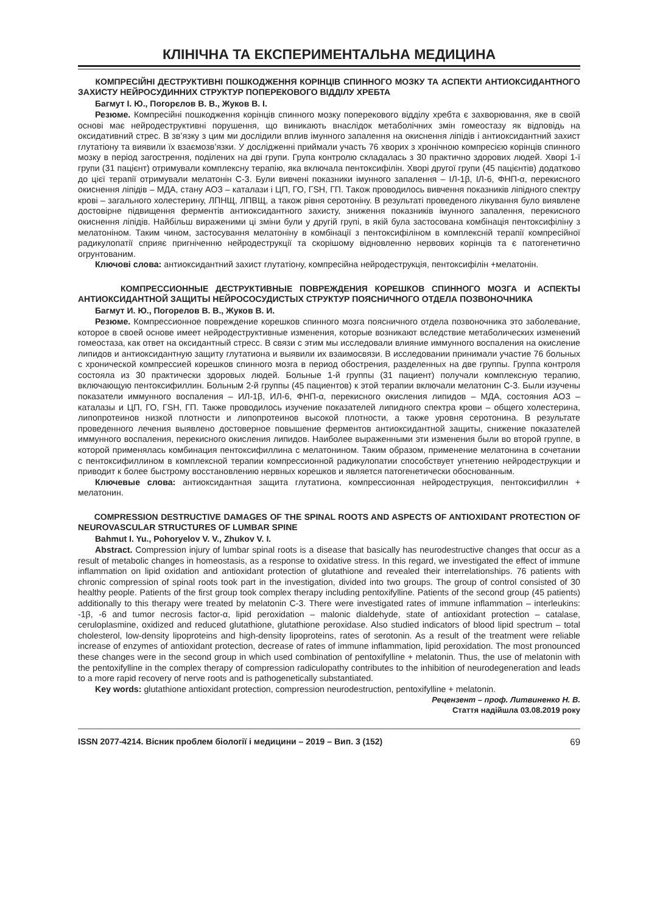КЛІНІЧНА ТА ЕКСПЕРИМЕНТАЛЬНА МЕДИЦИНА
КОМПРЕСІЙНІ ДЕСТРУКТИВНІ ПОШКОДЖЕННЯ КОРІНЦІВ СПИННОГО МОЗКУ ТА АСПЕКТИ АНТИОКСИДАНТНОГО ЗАХИСТУ НЕЙРОСУДИННИХ СТРУКТУР ПОПЕРЕКОВОГО ВІДДІЛУ ХРЕБТА
Багмут І. Ю., Погорєлов В. В., Жуков В. І.
Резюме. Компресійні пошкодження корінців спинного мозку поперекового відділу хребта є захворювання, яке в своїй основі має нейродеструктивні порушення, що виникають внаслідок метаболічних змін гомеостазу як відповідь на оксидативний стрес. В зв’язку з цим ми дослідили вплив імунного запалення на окиснення ліпідів і антиоксидантний захист глутатіону та виявили їх взаємозв’язки. У дослідженні приймали участь 76 хворих з хронічною компресією корінців спинного мозку в період загострення, поділених на дві групи. Група контролю складалась з 30 практично здорових людей. Хворі 1-ї групи (31 пацієнт) отримували комплексну терапію, яка включала пентоксифілін. Хворі другої групи (45 пацієнтів) додатково до цієї терапії отримували мелатонін С-3. Були вивчені показники імунного запалення – ІЛ-1β, ІЛ-6, ФНП-α, перекисного окиснення ліпідів – МДА, стану АОЗ – каталази і ЦП, ГО, ГSН, ГП. Також проводилось вивчення показників ліпідного спектру крові – загального холестерину, ЛПНЩ, ЛПВЩ, а також рівня серотоніну. В результаті проведеного лікування було виявлене достовірне підвищення ферментів антиоксидантного захисту, зниження показників імунного запалення, перекисного окиснення ліпідів. Найбільш вираженими ці зміни були у другій групі, в якій була застосована комбінація пентоксифіліну з мелатоніном. Таким чином, застосування мелатоніну в комбінації з пентоксифіліном в комплексній терапії компресійної радикулопатії сприяє пригніченню нейродеструкції та скорішому відновленню нервових корінців та є патогенетично огрунтованим.
Ключові слова: антиоксидантний захист глутатіону, компресійна нейродеструкція, пентоксифілін +мелатонін.
КОМПРЕССИОННЫЕ ДЕСТРУКТИВНЫЕ ПОВРЕЖДЕНИЯ КОРЕШКОВ СПИННОГО МОЗГА И АСПЕКТЫ АНТИОКСИДАНТНОЙ ЗАЩИТЫ НЕЙРОСОСУДИСТЫХ СТРУКТУР ПОЯСНИЧНОГО ОТДЕЛА ПОЗВОНОЧНИКА
Багмут И. Ю., Погорелов В. В., Жуков В. И.
Резюме. Компрессионное повреждение корешков спинного мозга поясничного отдела позвоночника это заболевание, которое в своей основе имеет нейродеструктивные изменения, которые возникают вследствие метаболических изменений гомеостаза, как ответ на оксидантный стресс. В связи с этим мы исследовали влияние иммунного воспаления на окисление липидов и антиоксидантную защиту глутатиона и выявили их взаимосвязи. В исследовании принимали участие 76 больных с хронической компрессией корешков спинного мозга в период обострения, разделенных на две группы. Группа контроля состояла из 30 практически здоровых людей. Больные 1-й группы (31 пациент) получали комплексную терапию, включающую пентоксифиллин. Больным 2-й группы (45 пациентов) к этой терапии включали мелатонин С-3. Были изучены показатели иммунного воспаления – ИЛ-1β, ИЛ-6, ФНП-α, перекисного окисления липидов – МДА, состояния АОЗ – каталазы и ЦП, ГО, ГSН, ГП. Также проводилось изучение показателей липидного спектра крови – общего холестерина, липопротеинов низкой плотности и липопротеинов высокой плотности, а также уровня серотонина. В результате проведенного лечения выявлено достоверное повышение ферментов антиоксидантной защиты, снижение показателей иммунного воспаления, перекисного окисления липидов. Наиболее выраженными эти изменения были во второй группе, в которой применялась комбинация пентоксифиллина с мелатонином. Таким образом, применение мелатонина в сочетании с пентоксифиллином в комплексной терапии компрессионной радикулопатии способствует угнетению нейродеструкции и приводит к более быстрому восстановлению нервных корешков и является патогенетически обоснованным.
Ключевые слова: антиоксидантная защита глутатиона, компрессионная нейродеструкция, пентоксифиллин + мелатонин.
COMPRESSION DESTRUCTIVE DAMAGES OF THE SPINAL ROOTS AND ASPECTS OF ANTIOXIDANT PROTECTION OF NEUROVASCULAR STRUCTURES OF LUMBAR SPINE
Bahmut I. Yu., Pohoryelov V. V., Zhukov V. I.
Abstract. Compression injury of lumbar spinal roots is a disease that basically has neurodestructive changes that occur as a result of metabolic changes in homeostasis, as a response to oxidative stress. In this regard, we investigated the effect of immune inflammation on lipid oxidation and antioxidant protection of glutathione and revealed their interrelationships. 76 patients with chronic compression of spinal roots took part in the investigation, divided into two groups. The group of control consisted of 30 healthy people. Patients of the first group took complex therapy including pentoxifylline. Patients of the second group (45 patients) additionally to this therapy were treated by melatonin C-3. There were investigated rates of immune inflammation – interleukins: -1β, -6 and tumor necrosis factor-α, lipid peroxidation – malonic dialdehyde, state of antioxidant protection – catalase, ceruloplasmine, oxidized and reduced glutathione, glutathione peroxidase. Also studied indicators of blood lipid spectrum – total cholesterol, low-density lipoproteins and high-density lipoproteins, rates of serotonin. As a result of the treatment were reliable increase of enzymes of antioxidant protection, decrease of rates of immune inflammation, lipid peroxidation. The most pronounced these changes were in the second group in which used combination of pentoxifylline + melatonin. Thus, the use of melatonin with the pentoxifylline in the complex therapy of compression radiculopathy contributes to the inhibition of neurodegeneration and leads to a more rapid recovery of nerve roots and is pathogenetically substantiated.
Key words: glutathione antioxidant protection, compression neurodestruction, pentoxifylline + melatonin.
Рецензент – проф. Литвиненко Н. В.
Стаття надійшла 03.08.2019 року
ISSN 2077-4214. Вісник проблем біології і медицини – 2019 – Вип. 3 (152) 69